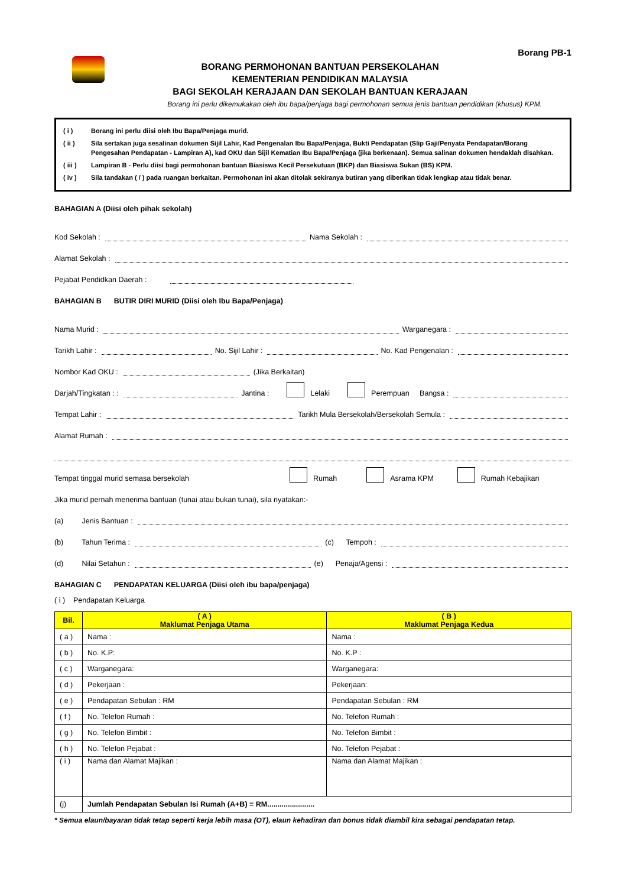BORANG PERMOHONAN BANTUAN PERSEKOLAHAN
KEMENTERIAN PENDIDIKAN MALAYSIA
BAGI SEKOLAH KERAJAAN DAN SEKOLAH BANTUAN KERAJAAN
Borang PB-1
Borang ini perlu dikemukakan oleh ibu bapa/penjaga bagi permohonan semua jenis bantuan pendidikan (khusus) KPM.
( i ) Borang ini perlu diisi oleh Ibu Bapa/Penjaga murid.
( ii ) Sila sertakan juga sesalinan dokumen Sijil Lahir, Kad Pengenalan Ibu Bapa/Penjaga, Bukti Pendapatan (Slip Gaji/Penyata Pendapatan/Borang Pengesahan Pendapatan - Lampiran A), kad OKU dan Sijil Kematian Ibu Bapa/Penjaga (jika berkenaan). Semua salinan dokumen hendaklah disahkan.
( iii ) Lampiran B - Perlu diisi bagi permohonan bantuan Biasiswa Kecil Persekutuan (BKP) dan Biasiswa Sukan (BS) KPM.
( iv ) Sila tandakan ( / ) pada ruangan berkaitan. Permohonan ini akan ditolak sekiranya butiran yang diberikan tidak lengkap atau tidak benar.
BAHAGIAN A (Diisi oleh pihak sekolah)
Kod Sekolah : Nama Sekolah :
Alamat Sekolah :
Pejabat Pendidkan Daerah :
BAHAGIAN B BUTIR DIRI MURID (Diisi oleh Ibu Bapa/Penjaga)
Nama Murid : Warganegara :
Tarikh Lahir : No. Sijil Lahir : No. Kad Pengenalan :
Nombor Kad OKU : (Jika Berkaitan)
Darjah/Tingkatan : : Jantina : Lelaki Perempuan Bangsa :
Tempat Lahir : Tarikh Mula Bersekolah/Bersekolah Semula :
Alamat Rumah :
Tempat tinggal murid semasa bersekolah Rumah Asrama KPM Rumah Kebajikan
Jika murid pernah menerima bantuan (tunai atau bukan tunai), sila nyatakan:-
(a) Jenis Bantuan :
(b) Tahun Terima : (c) Tempoh :
(d) Nilai Setahun : (e) Penaja/Agensi :
BAHAGIAN C PENDAPATAN KELUARGA (Diisi oleh ibu bapa/penjaga)
( i ) Pendapatan Keluarga
| Bil. | ( A ) Maklumat Penjaga Utama | ( B ) Maklumat Penjaga Kedua |
| --- | --- | --- |
| ( a ) | Nama : | Nama : |
| ( b ) | No. K.P: | No. K.P : |
| ( c ) | Warganegara: | Warganegara: |
| ( d ) | Pekerjaan : | Pekerjaan: |
| ( e ) | Pendapatan Sebulan : RM | Pendapatan Sebulan : RM |
| ( f ) | No. Telefon Rumah : | No. Telefon Rumah : |
| ( g ) | No. Telefon Bimbit : | No. Telefon Bimbit : |
| ( h ) | No. Telefon Pejabat : | No. Telefon Pejabat : |
| ( i ) | Nama dan Alamat Majikan : | Nama dan Alamat Majikan : |
| (j) | Jumlah Pendapatan Sebulan Isi Rumah (A+B) = RM....................... | |
* Semua elaun/bayaran tidak tetap seperti kerja lebih masa (OT), elaun kehadiran dan bonus tidak diambil kira sebagai pendapatan tetap.